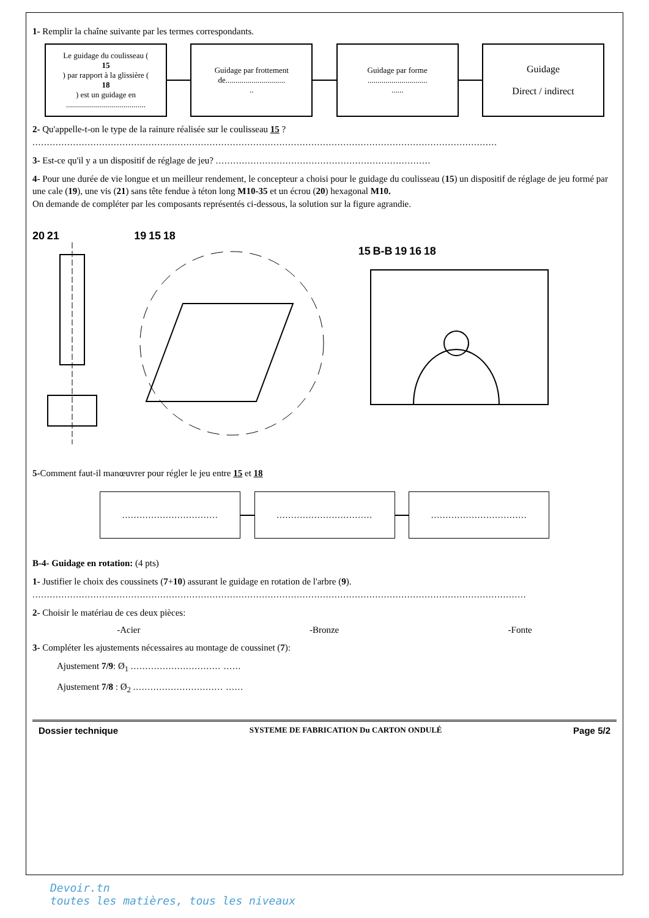1- Remplir la chaîne suivante par les termes correspondants.
Le guidage du coulisseau (15) par rapport à la glissière (18) est un guidage en
........................................
Guidage par frottement de..............................
..
Guidage par forme
..............................
......
Guidage
Direct / indirect
2- Qu'appelle-t-on le type de la rainure réalisée sur le coulisseau 15 ?
................................................................................................................................................................
3- Est-ce qu'il y a un dispositif de réglage de jeu? ..........................................................................
4- Pour une durée de vie longue et un meilleur rendement, le concepteur a choisi pour le guidage du coulisseau (15) un dispositif de réglage de jeu formé par une cale (19), une vis (21) sans tête fendue à téton long M10-35 et un écrou (20) hexagonal M10.
On demande de compléter par les composants représentés ci-dessous, la solution sur la figure agrandie.
20 21 19 15 18 15 B-B 19 16 18
5-Comment faut-il manœuvrer pour régler le jeu entre 15 et 18
.................................
.................................
.................................
B-4- Guidage en rotation: (4 pts)
1- Justifier le choix des coussinets (7+10) assurant le guidage en rotation de l'arbre (9).
..........................................................................................................................................................................
2- Choisir le matériau de ces deux pièces:
-Acier -Bronze -Fonte
3- Compléter les ajustements nécessaires au montage de coussinet (7):
Ajustement 7/9: Ø<sub>1</sub> ............................... ......
Ajustement 7/8 : Ø<sub>2</sub> ............................... ......
Dossier technique SYSTEME DE FABRICATION Du CARTON ONDULÉ Page 5/2
Devoir.tn
toutes les matières, tous les niveaux